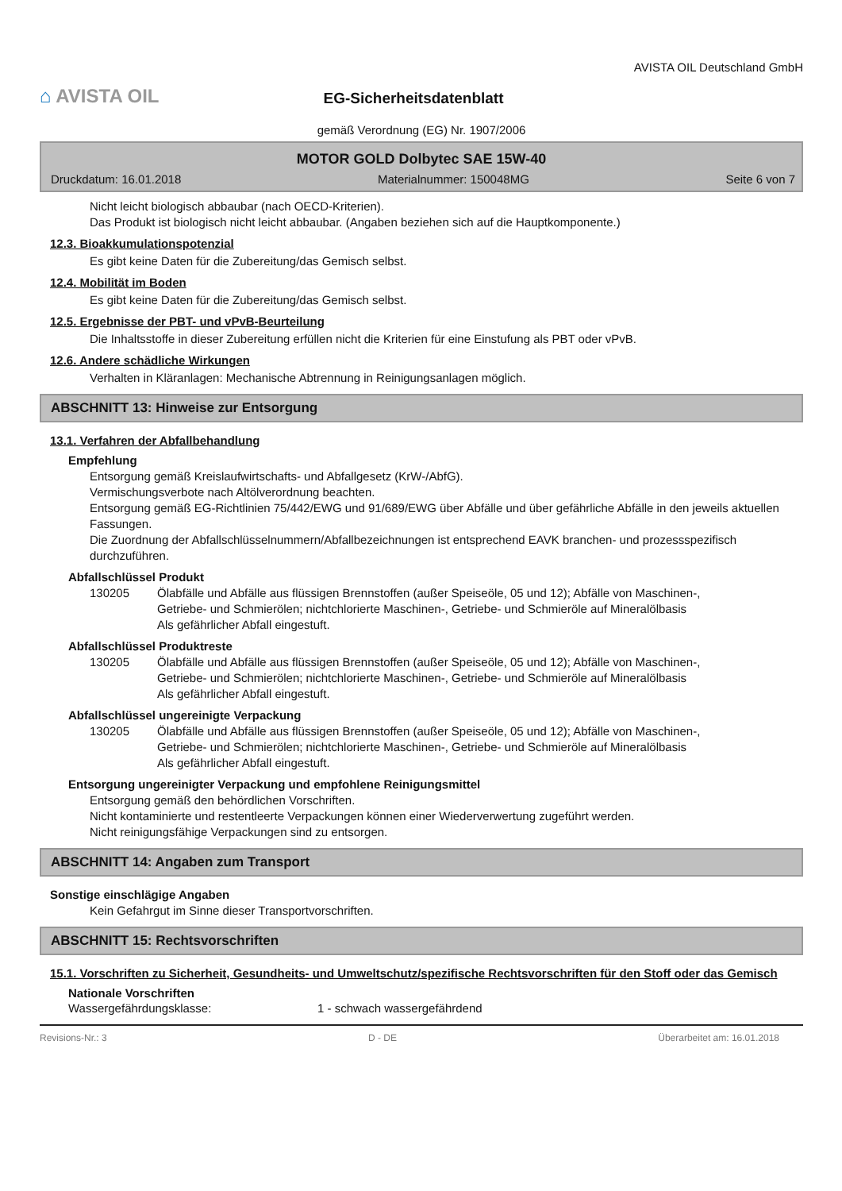⌂ AVISTA OIL
EG-Sicherheitsdatenblatt
AVISTA OIL Deutschland GmbH
gemäß Verordnung (EG) Nr. 1907/2006
MOTOR GOLD Dolbytec SAE 15W-40
Druckdatum: 16.01.2018 Materialnummer: 150048MG Seite 6 von 7
Nicht leicht biologisch abbaubar (nach OECD-Kriterien).
Das Produkt ist biologisch nicht leicht abbaubar. (Angaben beziehen sich auf die Hauptkomponente.)
12.3. Bioakkumulationspotenzial
Es gibt keine Daten für die Zubereitung/das Gemisch selbst.
12.4. Mobilität im Boden
Es gibt keine Daten für die Zubereitung/das Gemisch selbst.
12.5. Ergebnisse der PBT- und vPvB-Beurteilung
Die Inhaltsstoffe in dieser Zubereitung erfüllen nicht die Kriterien für eine Einstufung als PBT oder vPvB.
12.6. Andere schädliche Wirkungen
Verhalten in Kläranlagen: Mechanische Abtrennung in Reinigungsanlagen möglich.
ABSCHNITT 13: Hinweise zur Entsorgung
13.1. Verfahren der Abfallbehandlung
Empfehlung
Entsorgung gemäß Kreislaufwirtschafts- und Abfallgesetz (KrW-/AbfG).
Vermischungsverbote nach Altölverordnung beachten.
Entsorgung gemäß EG-Richtlinien 75/442/EWG und 91/689/EWG über Abfälle und über gefährliche Abfälle in den jeweils aktuellen Fassungen.
Die Zuordnung der Abfallschlüsselnummern/Abfallbezeichnungen ist entsprechend EAVK branchen- und prozessspezifisch durchzuführen.
Abfallschlüssel Produkt
130205 Ölabfälle und Abfälle aus flüssigen Brennstoffen (außer Speiseöle, 05 und 12); Abfälle von Maschinen-, Getriebe- und Schmierölen; nichtchlorierte Maschinen-, Getriebe- und Schmieröle auf Mineralölbasis
Als gefährlicher Abfall eingestuft.
Abfallschlüssel Produktreste
130205 Ölabfälle und Abfälle aus flüssigen Brennstoffen (außer Speiseöle, 05 und 12); Abfälle von Maschinen-, Getriebe- und Schmierölen; nichtchlorierte Maschinen-, Getriebe- und Schmieröle auf Mineralölbasis
Als gefährlicher Abfall eingestuft.
Abfallschlüssel ungereinigte Verpackung
130205 Ölabfälle und Abfälle aus flüssigen Brennstoffen (außer Speiseöle, 05 und 12); Abfälle von Maschinen-, Getriebe- und Schmierölen; nichtchlorierte Maschinen-, Getriebe- und Schmieröle auf Mineralölbasis
Als gefährlicher Abfall eingestuft.
Entsorgung ungereinigter Verpackung und empfohlene Reinigungsmittel
Entsorgung gemäß den behördlichen Vorschriften.
Nicht kontaminierte und restentleerte Verpackungen können einer Wiederverwertung zugeführt werden.
Nicht reinigungsfähige Verpackungen sind zu entsorgen.
ABSCHNITT 14: Angaben zum Transport
Sonstige einschlägige Angaben
Kein Gefahrgut im Sinne dieser Transportvorschriften.
ABSCHNITT 15: Rechtsvorschriften
15.1. Vorschriften zu Sicherheit, Gesundheits- und Umweltschutz/spezifische Rechtsvorschriften für den Stoff oder das Gemisch
Nationale Vorschriften
Wassergefährdungsklasse: 1 - schwach wassergefährdend
Revisions-Nr.: 3 D - DE Überarbeitet am: 16.01.2018